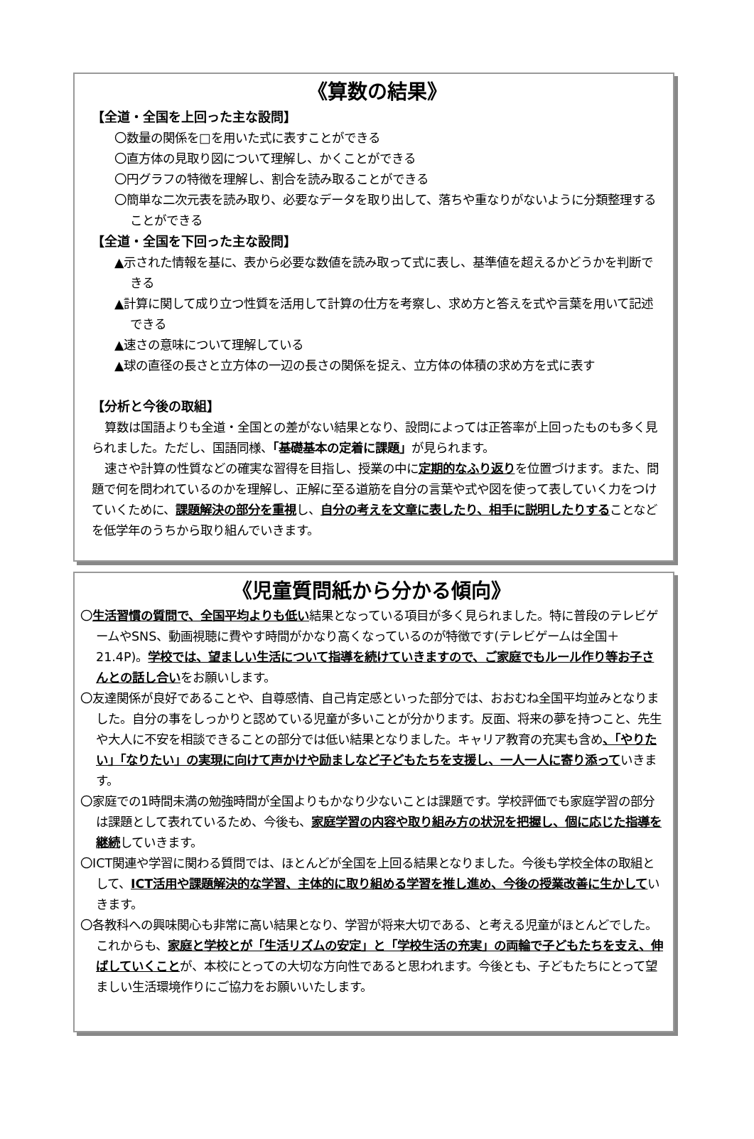《算数の結果》
【全道・全国を上回った主な設問】
〇数量の関係を□を用いた式に表すことができる
〇直方体の見取り図について理解し、かくことができる
〇円グラフの特徴を理解し、割合を読み取ることができる
〇簡単な二次元表を読み取り、必要なデータを取り出して、落ちや重なりがないように分類整理することができる
【全道・全国を下回った主な設問】
▲示された情報を基に、表から必要な数値を読み取って式に表し、基準値を超えるかどうかを判断できる
▲計算に関して成り立つ性質を活用して計算の仕方を考察し、求め方と答えを式や言葉を用いて記述できる
▲速さの意味について理解している
▲球の直径の長さと立方体の一辺の長さの関係を捉え、立方体の体積の求め方を式に表す
【分析と今後の取組】
算数は国語よりも全道・全国との差がない結果となり、設問によっては正答率が上回ったものも多く見られました。ただし、国語同様、「基礎基本の定着に課題」が見られます。
速さや計算の性質などの確実な習得を目指し、授業の中に定期的なふり返りを位置づけます。また、問題で何を問われているのかを理解し、正解に至る道筋を自分の言葉や式や図を使って表していく力をつけていくために、課題解決の部分を重視し、自分の考えを文章に表したり、相手に説明したりすることなどを低学年のうちから取り組んでいきます。
《児童質問紙から分かる傾向》
〇生活習慣の質問で、全国平均よりも低い結果となっている項目が多く見られました。特に普段のテレビゲームやSNS、動画視聴に費やす時間がかなり高くなっているのが特徴です(テレビゲームは全国＋21.4P)。学校では、望ましい生活について指導を続けていきますので、ご家庭でもルール作り等お子さんとの話し合いをお願いします。
〇友達関係が良好であることや、自尊感情、自己肯定感といった部分では、おおむね全国平均並みとなりました。自分の事をしっかりと認めている児童が多いことが分かります。反面、将来の夢を持つこと、先生や大人に不安を相談できることの部分では低い結果となりました。キャリア教育の充実も含め、「やりたい」「なりたい」の実現に向けて声かけや励ましなど子どもたちを支援し、一人一人に寄り添っていきます。
〇家庭での1時間未満の勉強時間が全国よりもかなり少ないことは課題です。学校評価でも家庭学習の部分は課題として表れているため、今後も、家庭学習の内容や取り組み方の状況を把握し、個に応じた指導を継続していきます。
〇ICT関連や学習に関わる質問では、ほとんどが全国を上回る結果となりました。今後も学校全体の取組として、ICT活用や課題解決的な学習、主体的に取り組める学習を推し進め、今後の授業改善に生かしていきます。
〇各教科への興味関心も非常に高い結果となり、学習が将来大切である、と考える児童がほとんどでした。これからも、家庭と学校とが「生活リズムの安定」と「学校生活の充実」の両輪で子どもたちを支え、伸ばしていくことが、本校にとっての大切な方向性であると思われます。今後とも、子どもたちにとって望ましい生活環境作りにご協力をお願いいたします。